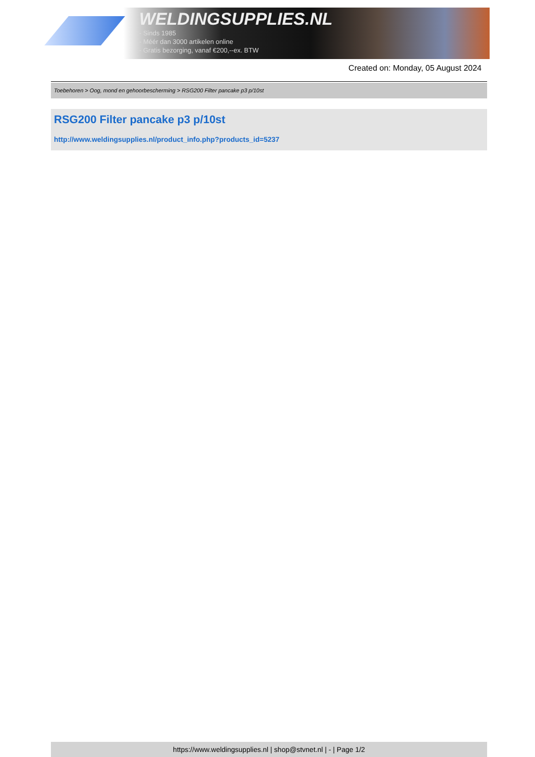WELDINGSUPPLIES.NL
- Sinds 1985
- Méér dan 3000 artikelen online
- Gratis bezorging, vanaf €200,--ex. BTW
Created on: Monday, 05 August 2024
Toebehoren > Oog, mond en gehoorbescherming > RSG200 Filter pancake p3 p/10st
RSG200 Filter pancake p3 p/10st
http://www.weldingsupplies.nl/product_info.php?products_id=5237
https://www.weldingsupplies.nl | shop@stvnet.nl | - | Page 1/2